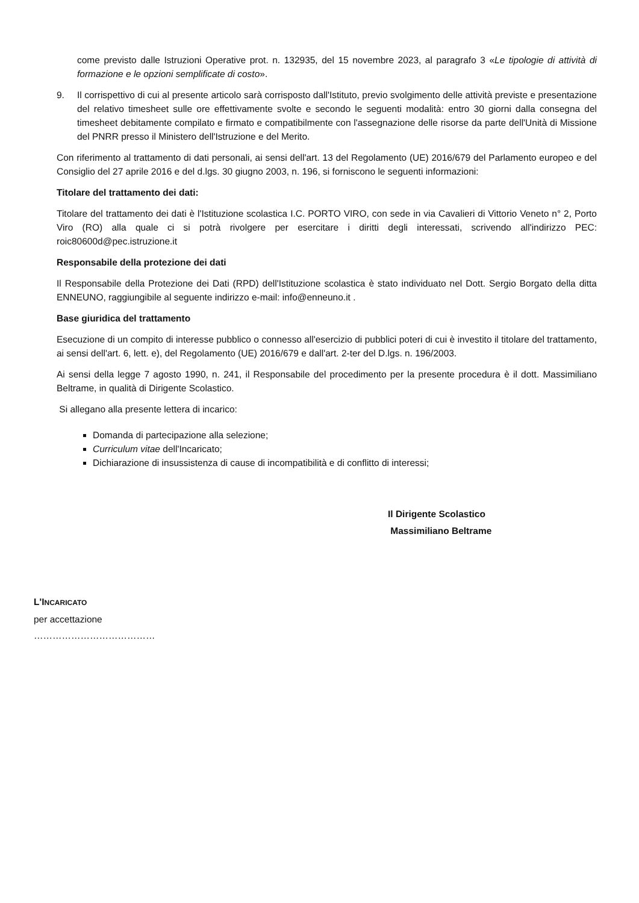come previsto dalle Istruzioni Operative prot. n. 132935, del 15 novembre 2023, al paragrafo 3 «Le tipologie di attività di formazione e le opzioni semplificate di costo».
9. Il corrispettivo di cui al presente articolo sarà corrisposto dall'Istituto, previo svolgimento delle attività previste e presentazione del relativo timesheet sulle ore effettivamente svolte e secondo le seguenti modalità: entro 30 giorni dalla consegna del timesheet debitamente compilato e firmato e compatibilmente con l'assegnazione delle risorse da parte dell'Unità di Missione del PNRR presso il Ministero dell'Istruzione e del Merito.
Con riferimento al trattamento di dati personali, ai sensi dell'art. 13 del Regolamento (UE) 2016/679 del Parlamento europeo e del Consiglio del 27 aprile 2016 e del d.lgs. 30 giugno 2003, n. 196, si forniscono le seguenti informazioni:
Titolare del trattamento dei dati:
Titolare del trattamento dei dati è l'Istituzione scolastica I.C. PORTO VIRO, con sede in via Cavalieri di Vittorio Veneto n° 2, Porto Viro (RO) alla quale ci si potrà rivolgere per esercitare i diritti degli interessati, scrivendo all'indirizzo PEC: roic80600d@pec.istruzione.it
Responsabile della protezione dei dati
Il Responsabile della Protezione dei Dati (RPD) dell'Istituzione scolastica è stato individuato nel Dott. Sergio Borgato della ditta ENNEUNO, raggiungibile al seguente indirizzo e-mail: info@enneuno.it .
Base giuridica del trattamento
Esecuzione di un compito di interesse pubblico o connesso all'esercizio di pubblici poteri di cui è investito il titolare del trattamento, ai sensi dell'art. 6, lett. e), del Regolamento (UE) 2016/679 e dall'art. 2-ter del D.lgs. n. 196/2003.
Ai sensi della legge 7 agosto 1990, n. 241, il Responsabile del procedimento per la presente procedura è il dott. Massimiliano Beltrame, in qualità di Dirigente Scolastico.
Si allegano alla presente lettera di incarico:
Domanda di partecipazione alla selezione;
Curriculum vitae dell'Incaricato;
Dichiarazione di insussistenza di cause di incompatibilità e di conflitto di interessi;
Il Dirigente Scolastico
Massimiliano Beltrame
L'INCARICATO
per accettazione
…………………………………